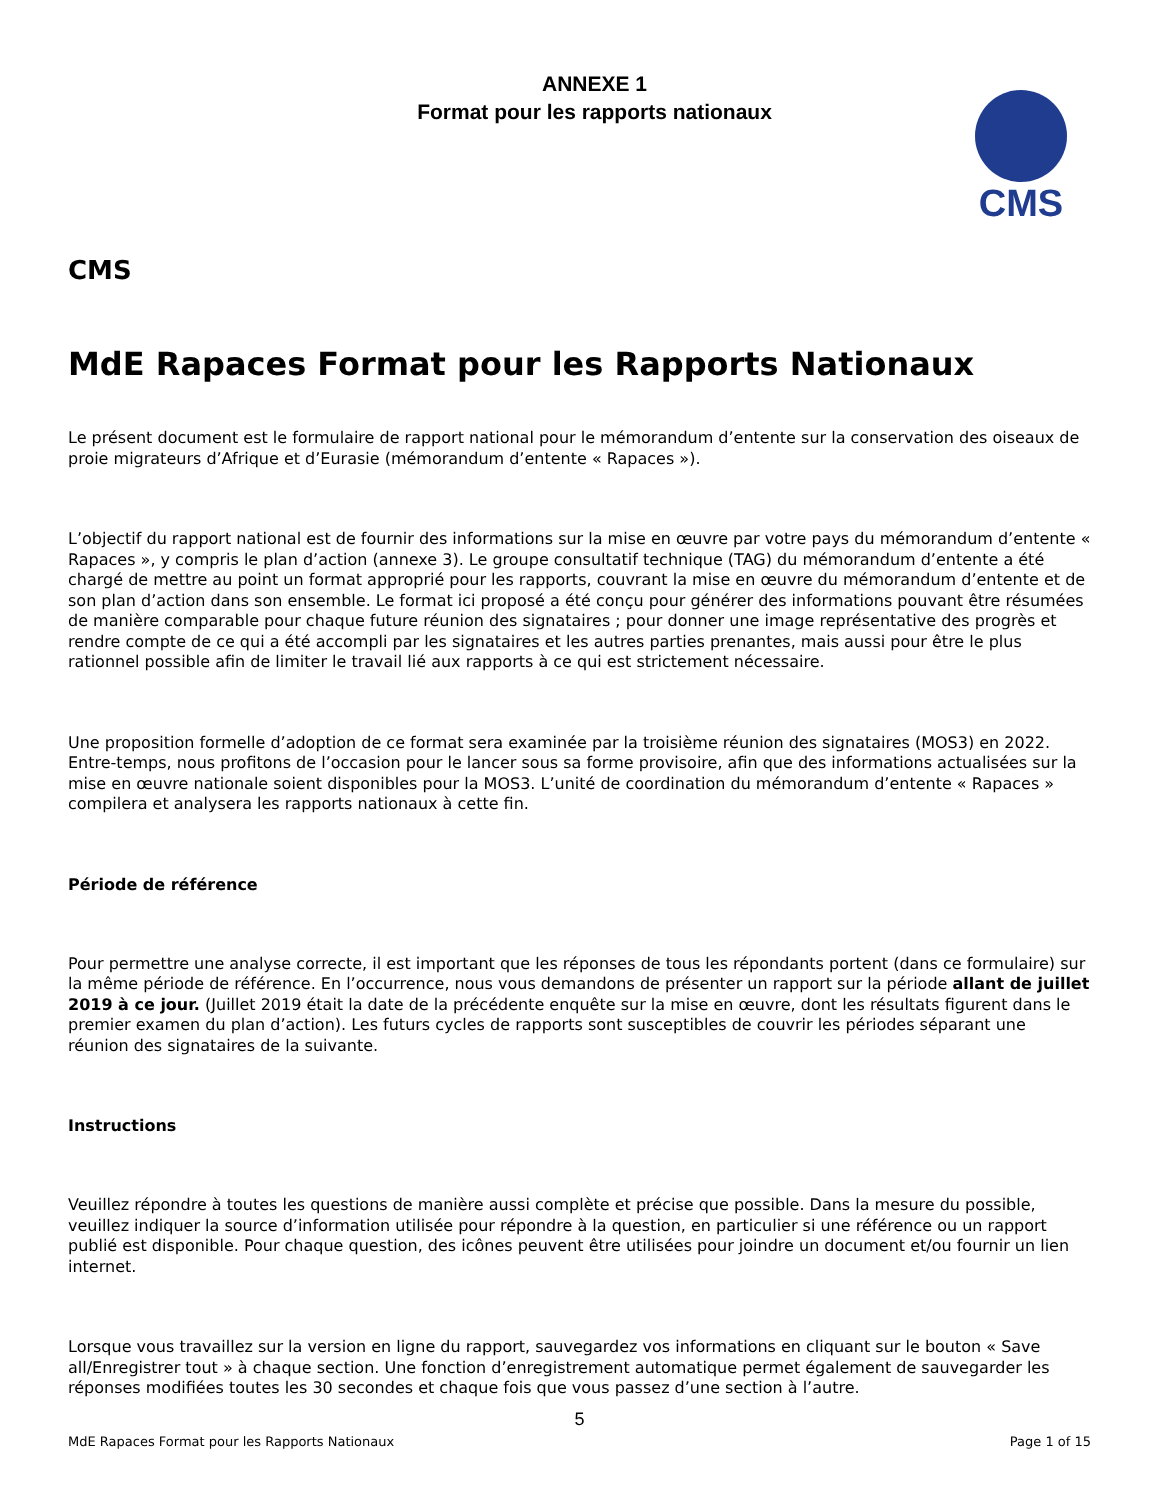ANNEXE 1
Format pour les rapports nationaux
CMS
CMS
MdE Rapaces Format pour les Rapports Nationaux
Le présent document est le formulaire de rapport national pour le mémorandum d’entente sur la conservation des oiseaux de proie migrateurs d’Afrique et d’Eurasie (mémorandum d’entente « Rapaces »).
L’objectif du rapport national est de fournir des informations sur la mise en œuvre par votre pays du mémorandum d’entente « Rapaces », y compris le plan d’action (annexe 3). Le groupe consultatif technique (TAG) du mémorandum d’entente a été chargé de mettre au point un format approprié pour les rapports, couvrant la mise en œuvre du mémorandum d’entente et de son plan d’action dans son ensemble. Le format ici proposé a été conçu pour générer des informations pouvant être résumées de manière comparable pour chaque future réunion des signataires ; pour donner une image représentative des progrès et rendre compte de ce qui a été accompli par les signataires et les autres parties prenantes, mais aussi pour être le plus rationnel possible afin de limiter le travail lié aux rapports à ce qui est strictement nécessaire.
Une proposition formelle d’adoption de ce format sera examinée par la troisième réunion des signataires (MOS3) en 2022. Entre-temps, nous profitons de l’occasion pour le lancer sous sa forme provisoire, afin que des informations actualisées sur la mise en œuvre nationale soient disponibles pour la MOS3. L’unité de coordination du mémorandum d’entente « Rapaces » compilera et analysera les rapports nationaux à cette fin.
Période de référence
Pour permettre une analyse correcte, il est important que les réponses de tous les répondants portent (dans ce formulaire) sur la même période de référence. En l’occurrence, nous vous demandons de présenter un rapport sur la période allant de juillet 2019 à ce jour. (Juillet 2019 était la date de la précédente enquête sur la mise en œuvre, dont les résultats figurent dans le premier examen du plan d’action). Les futurs cycles de rapports sont susceptibles de couvrir les périodes séparant une réunion des signataires de la suivante.
Instructions
Veuillez répondre à toutes les questions de manière aussi complète et précise que possible. Dans la mesure du possible, veuillez indiquer la source d’information utilisée pour répondre à la question, en particulier si une référence ou un rapport publié est disponible. Pour chaque question, des icônes peuvent être utilisées pour joindre un document et/ou fournir un lien internet.
Lorsque vous travaillez sur la version en ligne du rapport, sauvegardez vos informations en cliquant sur le bouton « Save all/Enregistrer tout » à chaque section. Une fonction d’enregistrement automatique permet également de sauvegarder les réponses modifiées toutes les 30 secondes et chaque fois que vous passez d’une section à l’autre.
5
MdE Rapaces Format pour les Rapports Nationaux Page 1 of 15